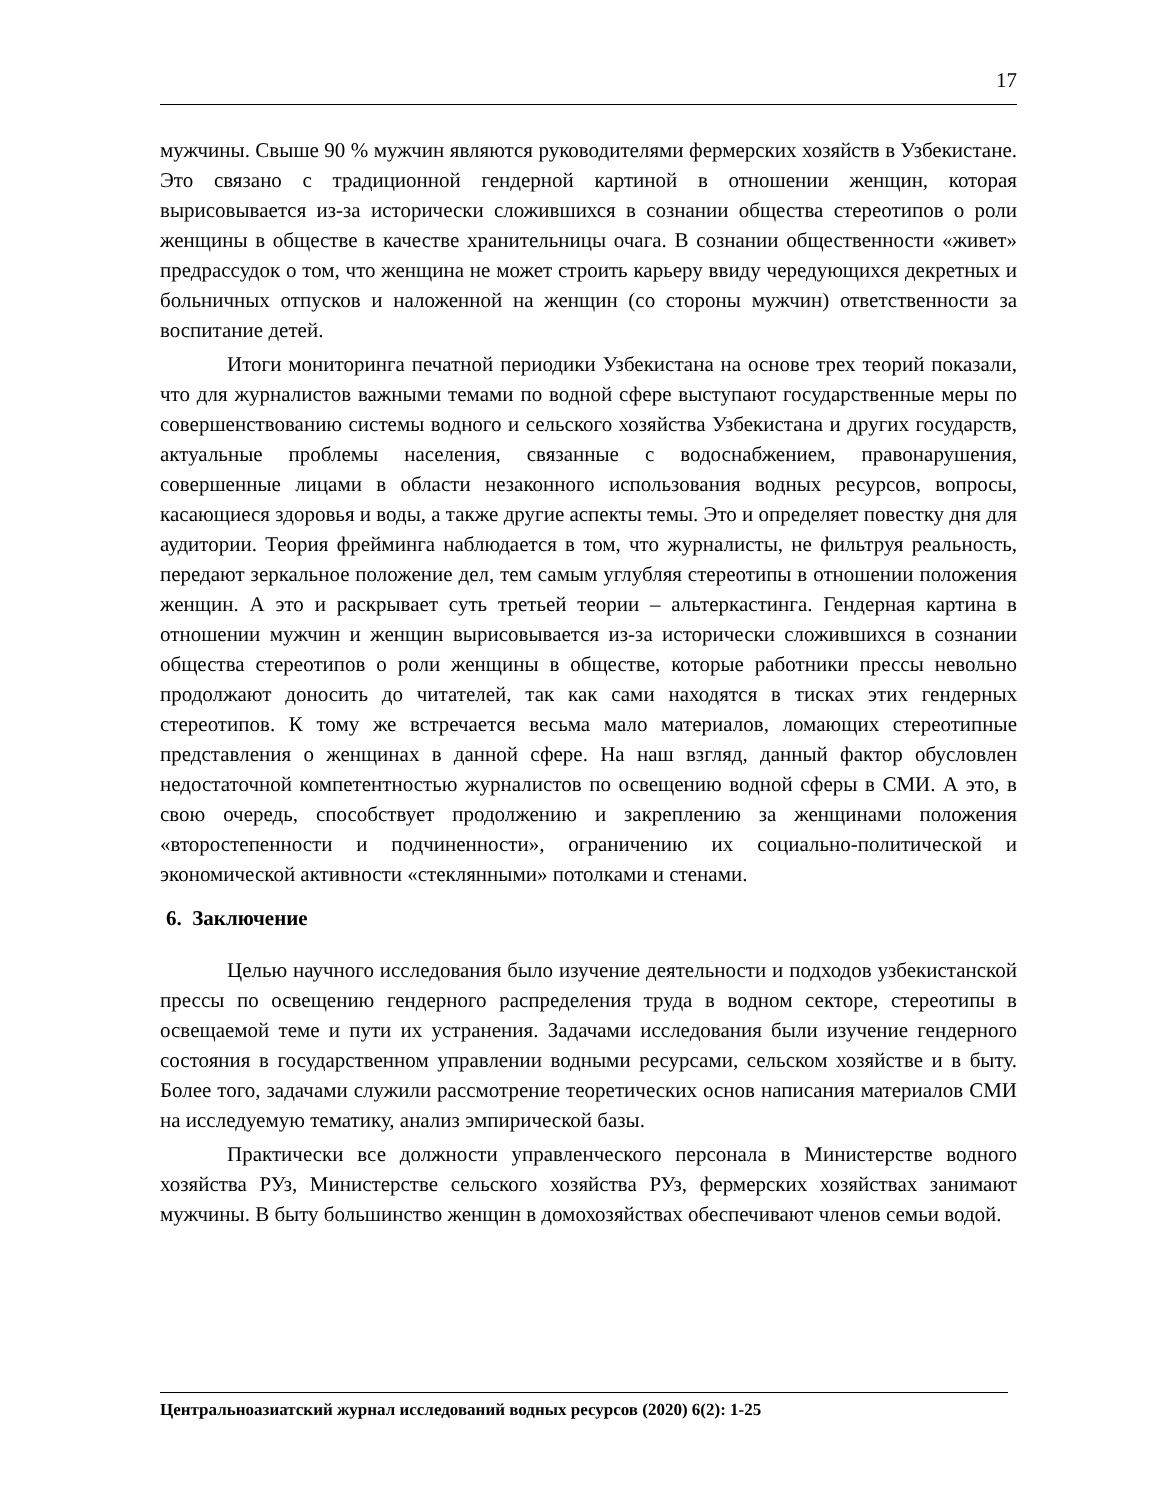17
мужчины. Свыше 90 % мужчин являются руководителями фермерских хозяйств в Узбекистане. Это связано с традиционной гендерной картиной в отношении женщин, которая вырисовывается из-за исторически сложившихся в сознании общества стереотипов о роли женщины в обществе в качестве хранительницы очага. В сознании общественности «живет» предрассудок о том, что женщина не может строить карьеру ввиду чередующихся декретных и больничных отпусков и наложенной на женщин (со стороны мужчин) ответственности за воспитание детей.
Итоги мониторинга печатной периодики Узбекистана на основе трех теорий показали, что для журналистов важными темами по водной сфере выступают государственные меры по совершенствованию системы водного и сельского хозяйства Узбекистана и других государств, актуальные проблемы населения, связанные с водоснабжением, правонарушения, совершенные лицами в области незаконного использования водных ресурсов, вопросы, касающиеся здоровья и воды, а также другие аспекты темы. Это и определяет повестку дня для аудитории. Теория фрейминга наблюдается в том, что журналисты, не фильтруя реальность, передают зеркальное положение дел, тем самым углубляя стереотипы в отношении положения женщин. А это и раскрывает суть третьей теории – альтеркастинга. Гендерная картина в отношении мужчин и женщин вырисовывается из-за исторически сложившихся в сознании общества стереотипов о роли женщины в обществе, которые работники прессы невольно продолжают доносить до читателей, так как сами находятся в тисках этих гендерных стереотипов. К тому же встречается весьма мало материалов, ломающих стереотипные представления о женщинах в данной сфере. На наш взгляд, данный фактор обусловлен недостаточной компетентностью журналистов по освещению водной сферы в СМИ. А это, в свою очередь, способствует продолжению и закреплению за женщинами положения «второстепенности и подчиненности», ограничению их социально-политической и экономической активности «стеклянными» потолками и стенами.
6. Заключение
Целью научного исследования было изучение деятельности и подходов узбекистанской прессы по освещению гендерного распределения труда в водном секторе, стереотипы в освещаемой теме и пути их устранения. Задачами исследования были изучение гендерного состояния в государственном управлении водными ресурсами, сельском хозяйстве и в быту. Более того, задачами служили рассмотрение теоретических основ написания материалов СМИ на исследуемую тематику, анализ эмпирической базы.
Практически все должности управленческого персонала в Министерстве водного хозяйства РУз, Министерстве сельского хозяйства РУз, фермерских хозяйствах занимают мужчины. В быту большинство женщин в домохозяйствах обеспечивают членов семьи водой.
Центральноазиатский журнал исследований водных ресурсов (2020) 6(2): 1-25